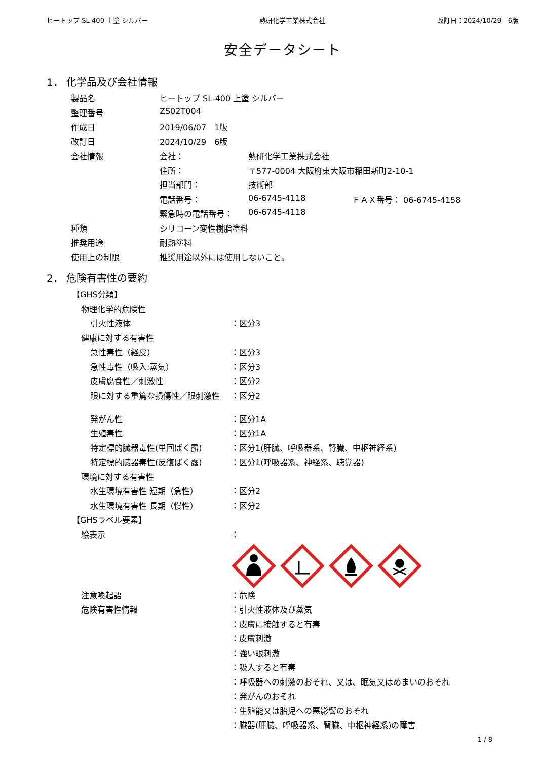ヒートップ SL-400 上塗 シルバー 熱研化学工業株式会社 改訂日：2024/10/29　6版
安全データシート
1． 化学品及び会社情報
| 製品名 | ヒートップ SL-400 上塗 シルバー | | |
| 整理番号 | ZS02T004 | | |
| 作成日 | 2019/06/07 1版 | | |
| 改訂日 | 2024/10/29 6版 | | |
| 会社情報 | 会社： | 熱研化学工業株式会社 | |
| | 住所： | 〒577-0004 大阪府東大阪市稲田新町2-10-1 | |
| | 担当部門： | 技術部 | |
| | 電話番号： | 06-6745-4118 | ＦＡＸ番号： 06-6745-4158 |
| | 緊急時の電話番号： | 06-6745-4118 | |
| 種類 | シリコーン変性樹脂塗料 | | |
| 推奨用途 | 耐熱塗料 | | |
| 使用上の制限 | 推奨用途以外には使用しないこと。 | | |
2． 危険有害性の要約
| 【GHS分類】 | |
| 物理化学的危険性 | |
| 引火性液体 | ：区分3 |
| 健康に対する有害性 | |
| 急性毒性（経皮） | ：区分3 |
| 急性毒性（吸入:蒸気） | ：区分3 |
| 皮膚腐食性／刺激性 | ：区分2 |
| 眼に対する重篤な損傷性／眼刺激性 | ：区分2 |
| 発がん性 | ：区分1A |
| 生殖毒性 | ：区分1A |
| 特定標的臓器毒性(単回ばく露) | ：区分1(肝臓、呼吸器系、腎臓、中枢神経系) |
| 特定標的臓器毒性(反復ばく露) | ：区分1(呼吸器系、神経系、聴覚器) |
| 環境に対する有害性 | |
| 水生環境有害性 短期（急性） | ：区分2 |
| 水生環境有害性 長期（慢性） | ：区分2 |
| 【GHSラベル要素】 | |
| 絵表示 | ： |
| 注意喚起語 | ：危険 |
| 危険有害性情報 | ：引火性液体及び蒸気 |
| | ：皮膚に接触すると有毒 |
| | ：皮膚刺激 |
| | ：強い眼刺激 |
| | ：吸入すると有毒 |
| | ：呼吸器への刺激のおそれ、又は、眠気又はめまいのおそれ |
| | ：発がんのおそれ |
| | ：生殖能又は胎児への悪影響のおそれ |
| | ：臓器(肝臓、呼吸器系、腎臓、中枢神経系)の障害 |
1 / 8